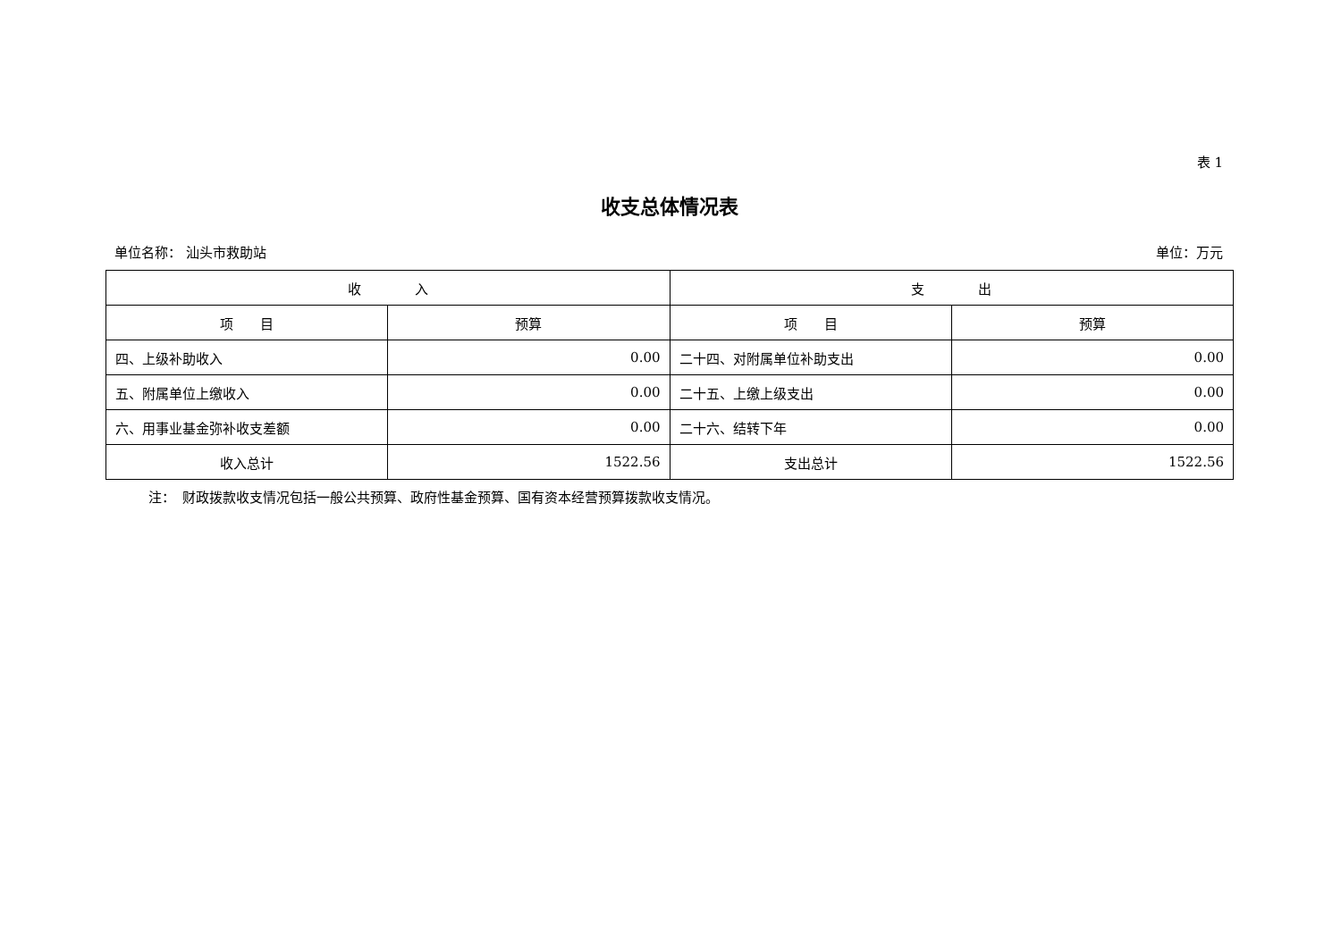表 1
收支总体情况表
单位名称： 汕头市救助站 单位：万元
| 收 入 | | 支 出 | |
| --- | --- | --- | --- |
| 项 目 | 预算 | 项 目 | 预算 |
| 四、上级补助收入 | 0.00 | 二十四、对附属单位补助支出 | 0.00 |
| 五、附属单位上缴收入 | 0.00 | 二十五、上缴上级支出 | 0.00 |
| 六、用事业基金弥补收支差额 | 0.00 | 二十六、结转下年 | 0.00 |
| 收入总计 | 1522.56 | 支出总计 | 1522.56 |
注：　财政拨款收支情况包括一般公共预算、政府性基金预算、国有资本经营预算拨款收支情况。